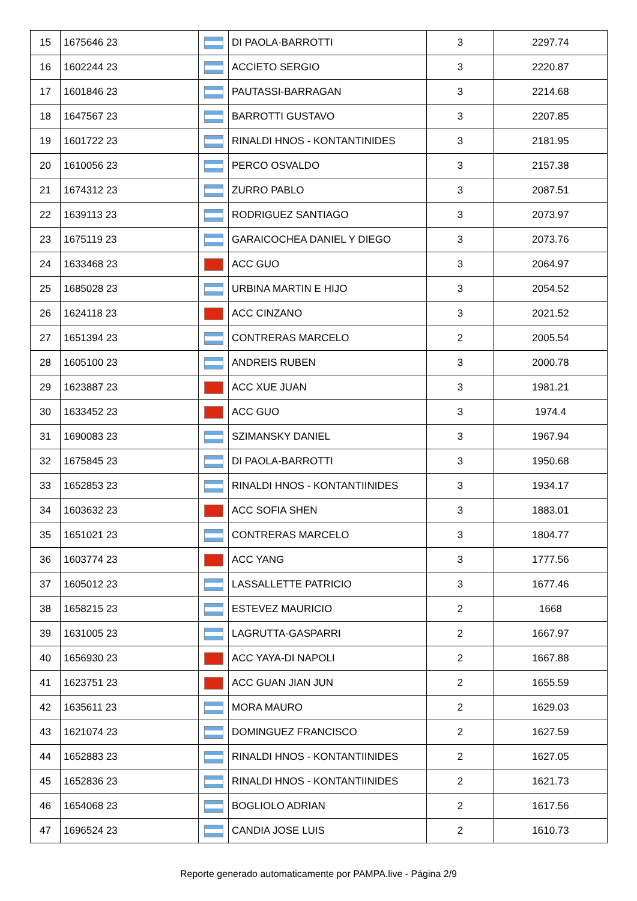| 15 | 1675646 23 | | DI PAOLA-BARROTTI | 3 | 2297.74 |
| 16 | 1602244 23 | | ACCIETO SERGIO | 3 | 2220.87 |
| 17 | 1601846 23 | | PAUTASSI-BARRAGAN | 3 | 2214.68 |
| 18 | 1647567 23 | | BARROTTI GUSTAVO | 3 | 2207.85 |
| 19 | 1601722 23 | | RINALDI HNOS - KONTANTINIDES | 3 | 2181.95 |
| 20 | 1610056 23 | | PERCO OSVALDO | 3 | 2157.38 |
| 21 | 1674312 23 | | ZURRO PABLO | 3 | 2087.51 |
| 22 | 1639113 23 | | RODRIGUEZ SANTIAGO | 3 | 2073.97 |
| 23 | 1675119 23 | | GARAICOCHEA DANIEL Y DIEGO | 3 | 2073.76 |
| 24 | 1633468 23 | | ACC GUO | 3 | 2064.97 |
| 25 | 1685028 23 | | URBINA MARTIN E HIJO | 3 | 2054.52 |
| 26 | 1624118 23 | | ACC CINZANO | 3 | 2021.52 |
| 27 | 1651394 23 | | CONTRERAS MARCELO | 2 | 2005.54 |
| 28 | 1605100 23 | | ANDREIS RUBEN | 3 | 2000.78 |
| 29 | 1623887 23 | | ACC XUE JUAN | 3 | 1981.21 |
| 30 | 1633452 23 | | ACC GUO | 3 | 1974.4 |
| 31 | 1690083 23 | | SZIMANSKY DANIEL | 3 | 1967.94 |
| 32 | 1675845 23 | | DI PAOLA-BARROTTI | 3 | 1950.68 |
| 33 | 1652853 23 | | RINALDI HNOS - KONTANTIINIDES | 3 | 1934.17 |
| 34 | 1603632 23 | | ACC SOFIA SHEN | 3 | 1883.01 |
| 35 | 1651021 23 | | CONTRERAS MARCELO | 3 | 1804.77 |
| 36 | 1603774 23 | | ACC YANG | 3 | 1777.56 |
| 37 | 1605012 23 | | LASSALLETTE PATRICIO | 3 | 1677.46 |
| 38 | 1658215 23 | | ESTEVEZ MAURICIO | 2 | 1668 |
| 39 | 1631005 23 | | LAGRUTTA-GASPARRI | 2 | 1667.97 |
| 40 | 1656930 23 | | ACC YAYA-DI NAPOLI | 2 | 1667.88 |
| 41 | 1623751 23 | | ACC GUAN JIAN JUN | 2 | 1655.59 |
| 42 | 1635611 23 | | MORA MAURO | 2 | 1629.03 |
| 43 | 1621074 23 | | DOMINGUEZ FRANCISCO | 2 | 1627.59 |
| 44 | 1652883 23 | | RINALDI HNOS - KONTANTIINIDES | 2 | 1627.05 |
| 45 | 1652836 23 | | RINALDI HNOS - KONTANTIINIDES | 2 | 1621.73 |
| 46 | 1654068 23 | | BOGLIOLO ADRIAN | 2 | 1617.56 |
| 47 | 1696524 23 | | CANDIA JOSE LUIS | 2 | 1610.73 |
Reporte generado automaticamente por PAMPA.live - Página 2/9